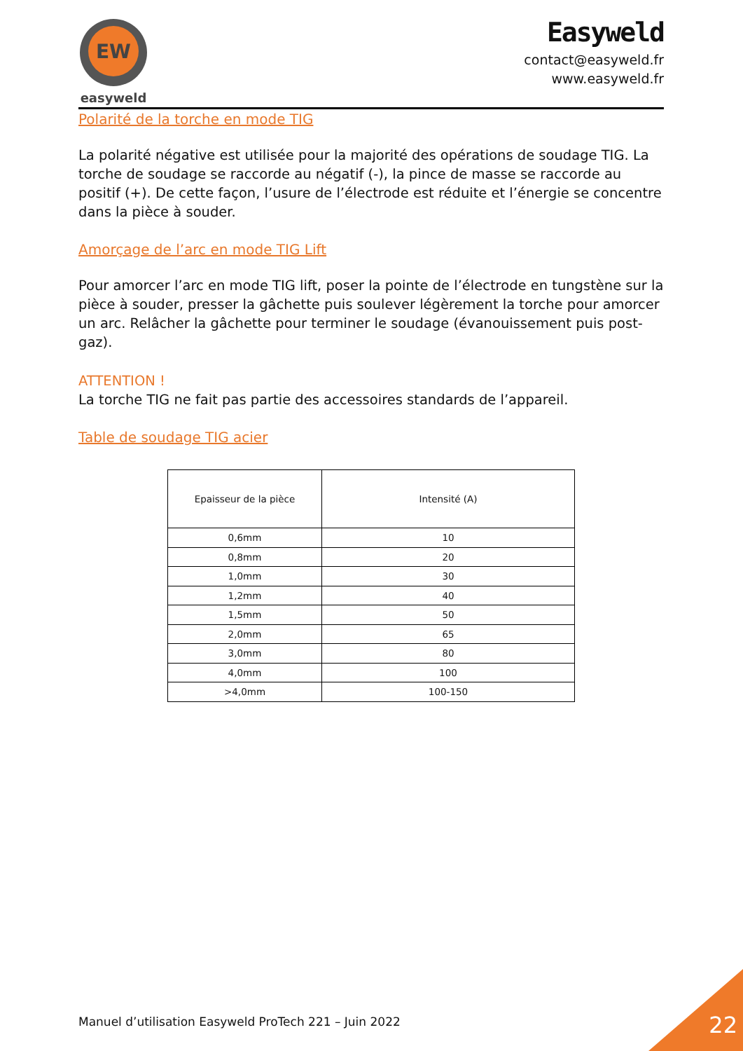EW
easyweld
Easyweld
contact@easyweld.fr
www.easyweld.fr
Polarité de la torche en mode TIG
La polarité négative est utilisée pour la majorité des opérations de soudage TIG. La torche de soudage se raccorde au négatif (-), la pince de masse se raccorde au positif (+). De cette façon, l’usure de l’électrode est réduite et l’énergie se concentre dans la pièce à souder.
Amorçage de l’arc en mode TIG Lift
Pour amorcer l’arc en mode TIG lift, poser la pointe de l’électrode en tungstène sur la pièce à souder, presser la gâchette puis soulever légèrement la torche pour amorcer un arc. Relâcher la gâchette pour terminer le soudage (évanouissement puis post-gaz).
ATTENTION !
La torche TIG ne fait pas partie des accessoires standards de l’appareil.
Table de soudage TIG acier
| Epaisseur de la pièce | Intensité (A) |
| --- | --- |
| 0,6mm | 10 |
| 0,8mm | 20 |
| 1,0mm | 30 |
| 1,2mm | 40 |
| 1,5mm | 50 |
| 2,0mm | 65 |
| 3,0mm | 80 |
| 4,0mm | 100 |
| >4,0mm | 100-150 |
Manuel d’utilisation Easyweld ProTech 221 – Juin 2022
22